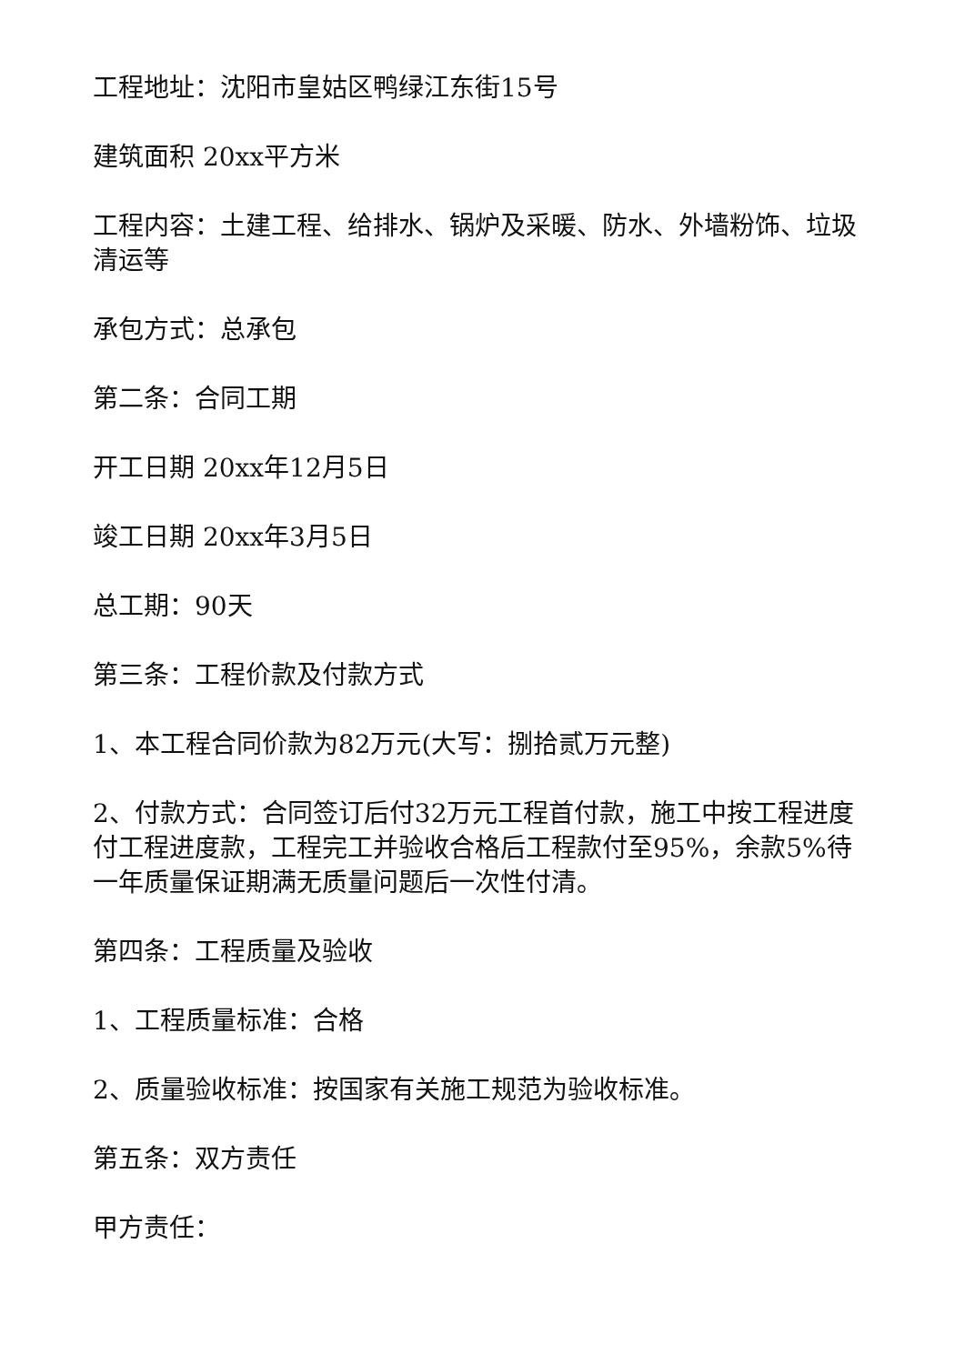工程地址：沈阳市皇姑区鸭绿江东街15号
建筑面积 20xx平方米
工程内容：土建工程、给排水、锅炉及采暖、防水、外墙粉饰、垃圾清运等
承包方式：总承包
第二条：合同工期
开工日期 20xx年12月5日
竣工日期 20xx年3月5日
总工期：90天
第三条：工程价款及付款方式
1、本工程合同价款为82万元(大写：捌拾贰万元整)
2、付款方式：合同签订后付32万元工程首付款，施工中按工程进度付工程进度款，工程完工并验收合格后工程款付至95%，余款5%待一年质量保证期满无质量问题后一次性付清。
第四条：工程质量及验收
1、工程质量标准：合格
2、质量验收标准：按国家有关施工规范为验收标准。
第五条：双方责任
甲方责任：